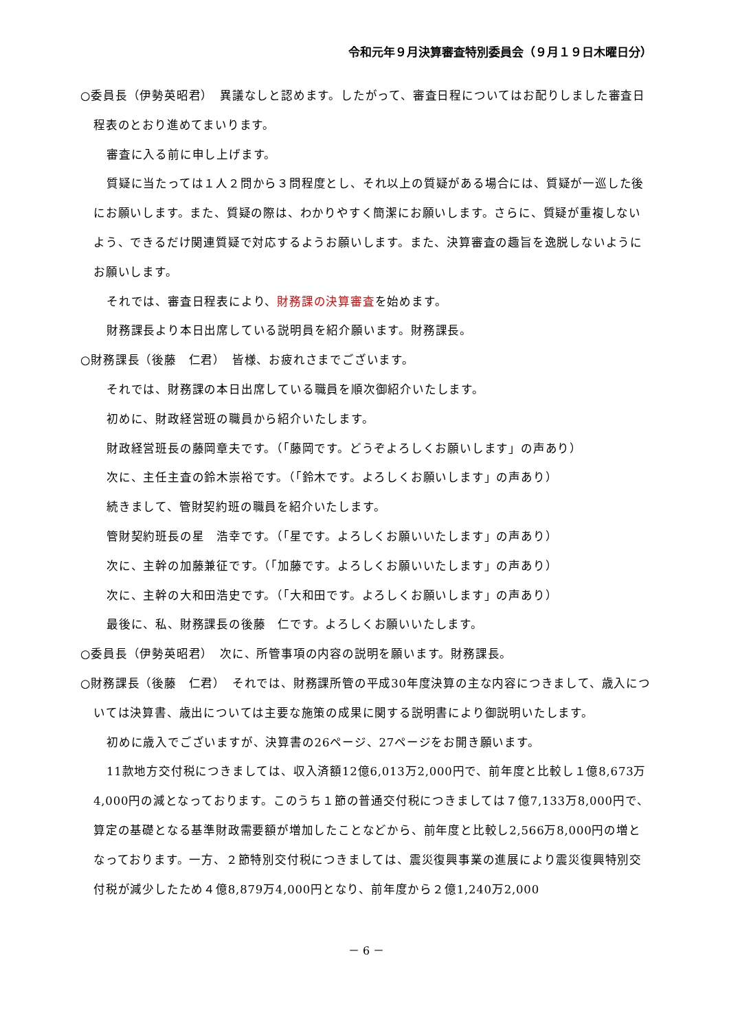令和元年９月決算審査特別委員会（９月１９日木曜日分）
○委員長（伊勢英昭君）　異議なしと認めます。したがって、審査日程についてはお配りしました審査日程表のとおり進めてまいります。
審査に入る前に申し上げます。
質疑に当たっては１人２問から３問程度とし、それ以上の質疑がある場合には、質疑が一巡した後にお願いします。また、質疑の際は、わかりやすく簡潔にお願いします。さらに、質疑が重複しないよう、できるだけ関連質疑で対応するようお願いします。また、決算審査の趣旨を逸脱しないようにお願いします。
それでは、審査日程表により、財務課の決算審査を始めます。
財務課長より本日出席している説明員を紹介願います。財務課長。
○財務課長（後藤　仁君）　皆様、お疲れさまでございます。
それでは、財務課の本日出席している職員を順次御紹介いたします。
初めに、財政経営班の職員から紹介いたします。
財政経営班長の藤岡章夫です。（「藤岡です。どうぞよろしくお願いします」の声あり）
次に、主任主査の鈴木崇裕です。（「鈴木です。よろしくお願いします」の声あり）
続きまして、管財契約班の職員を紹介いたします。
管財契約班長の星　浩幸です。（「星です。よろしくお願いいたします」の声あり）
次に、主幹の加藤兼征です。（「加藤です。よろしくお願いいたします」の声あり）
次に、主幹の大和田浩史です。（「大和田です。よろしくお願いします」の声あり）
最後に、私、財務課長の後藤　仁です。よろしくお願いいたします。
○委員長（伊勢英昭君）　次に、所管事項の内容の説明を願います。財務課長。
○財務課長（後藤　仁君）　それでは、財務課所管の平成30年度決算の主な内容につきまして、歳入については決算書、歳出については主要な施策の成果に関する説明書により御説明いたします。
初めに歳入でございますが、決算書の26ページ、27ページをお開き願います。
11款地方交付税につきましては、収入済額12億6,013万2,000円で、前年度と比較し１億8,673万4,000円の減となっております。このうち１節の普通交付税につきましては７億7,133万8,000円で、算定の基礎となる基準財政需要額が増加したことなどから、前年度と比較し2,566万8,000円の増となっております。一方、２節特別交付税につきましては、震災復興事業の進展により震災復興特別交付税が減少したため４億8,879万4,000円となり、前年度から２億1,240万2,000
－ 6 －